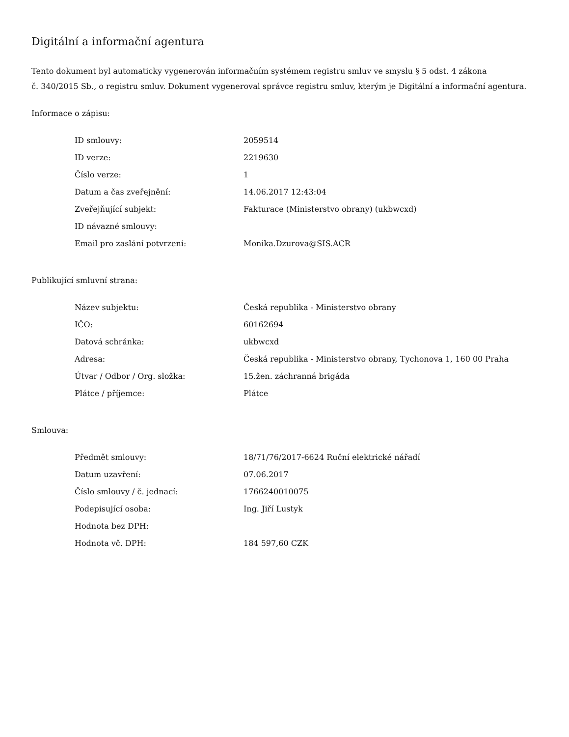Digitální a informační agentura
Tento dokument byl automaticky vygenerován informačním systémem registru smluv ve smyslu § 5 odst. 4 zákona
č. 340/2015 Sb., o registru smluv. Dokument vygeneroval správce registru smluv, kterým je Digitální a informační agentura.
Informace o zápisu:
| ID smlouvy: | 2059514 |
| ID verze: | 2219630 |
| Číslo verze: | 1 |
| Datum a čas zveřejnění: | 14.06.2017 12:43:04 |
| Zveřejňující subjekt: | Fakturace (Ministerstvo obrany) (ukbwcxd) |
| ID návazné smlouvy: | |
| Email pro zaslání potvrzení: | Monika.Dzurova@SIS.ACR |
Publikující smluvní strana:
| Název subjektu: | Česká republika - Ministerstvo obrany |
| IČO: | 60162694 |
| Datová schránka: | ukbwcxd |
| Adresa: | Česká republika - Ministerstvo obrany, Tychonova 1, 160 00 Praha |
| Útvar / Odbor / Org. složka: | 15.žen. záchranná brigáda |
| Plátce / příjemce: | Plátce |
Smlouva:
| Předmět smlouvy: | 18/71/76/2017-6624 Ruční elektrické nářadí |
| Datum uzavření: | 07.06.2017 |
| Číslo smlouvy / č. jednací: | 1766240010075 |
| Podepisující osoba: | Ing. Jiří Lustyk |
| Hodnota bez DPH: | |
| Hodnota vč. DPH: | 184 597,60 CZK |